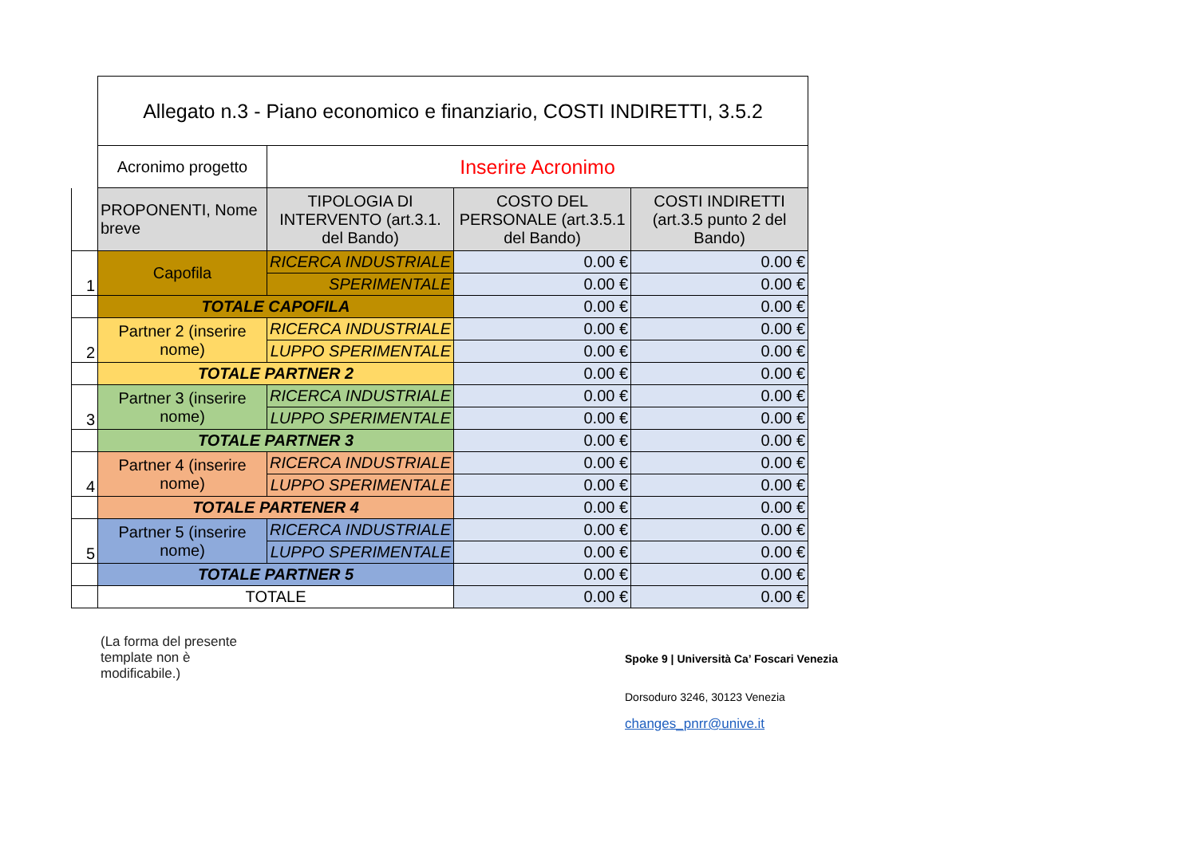| | Allegato n.3 - Piano economico e finanziario, COSTI INDIRETTI, 3.5.2 | | | |
| | Acronimo progetto | Inserire Acronimo | | |
| | PROPONENTI, Nome breve | TIPOLOGIA DI INTERVENTO (art.3.1. del Bando) | COSTO DEL PERSONALE (art.3.5.1 del Bando) | COSTI INDIRETTI (art.3.5 punto 2 del Bando) |
| 1 | Capofila | RICERCA INDUSTRIALE | 0.00 € | 0.00 € |
| | | SPERIMENTALE | 0.00 € | 0.00 € |
| | TOTALE CAPOFILA | | 0.00 € | 0.00 € |
| 2 | Partner 2 (inserire nome) | RICERCA INDUSTRIALE | 0.00 € | 0.00 € |
| | | LUPPO SPERIMENTALE | 0.00 € | 0.00 € |
| | TOTALE PARTNER 2 | | 0.00 € | 0.00 € |
| 3 | Partner 3 (inserire nome) | RICERCA INDUSTRIALE | 0.00 € | 0.00 € |
| | | LUPPO SPERIMENTALE | 0.00 € | 0.00 € |
| | TOTALE PARTNER 3 | | 0.00 € | 0.00 € |
| 4 | Partner 4 (inserire nome) | RICERCA INDUSTRIALE | 0.00 € | 0.00 € |
| | | LUPPO SPERIMENTALE | 0.00 € | 0.00 € |
| | TOTALE PARTENER 4 | | 0.00 € | 0.00 € |
| 5 | Partner 5 (inserire nome) | RICERCA INDUSTRIALE | 0.00 € | 0.00 € |
| | | LUPPO SPERIMENTALE | 0.00 € | 0.00 € |
| | TOTALE PARTNER 5 | | 0.00 € | 0.00 € |
| | TOTALE | | 0.00 € | 0.00 € |
(La forma del presente template non è modificabile.)
Spoke 9 | Università Ca’ Foscari Venezia
Dorsoduro 3246, 30123 Venezia
changes_pnrr@unive.it